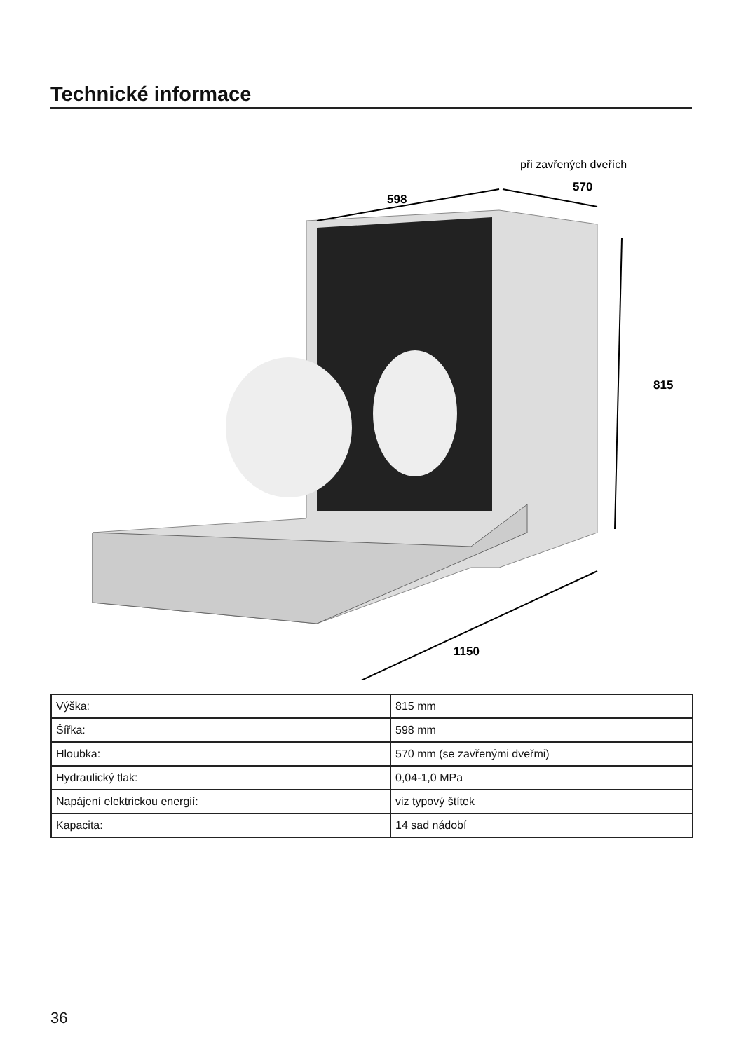Technické informace
598
při zavřených dveřích
570
815
1150
| Výška: | 815 mm |
| Šířka: | 598 mm |
| Hloubka: | 570 mm (se zavřenými dveřmi) |
| Hydraulický tlak: | 0,04-1,0 MPa |
| Napájení elektrickou energií: | viz typový štítek |
| Kapacita: | 14 sad nádobí |
36